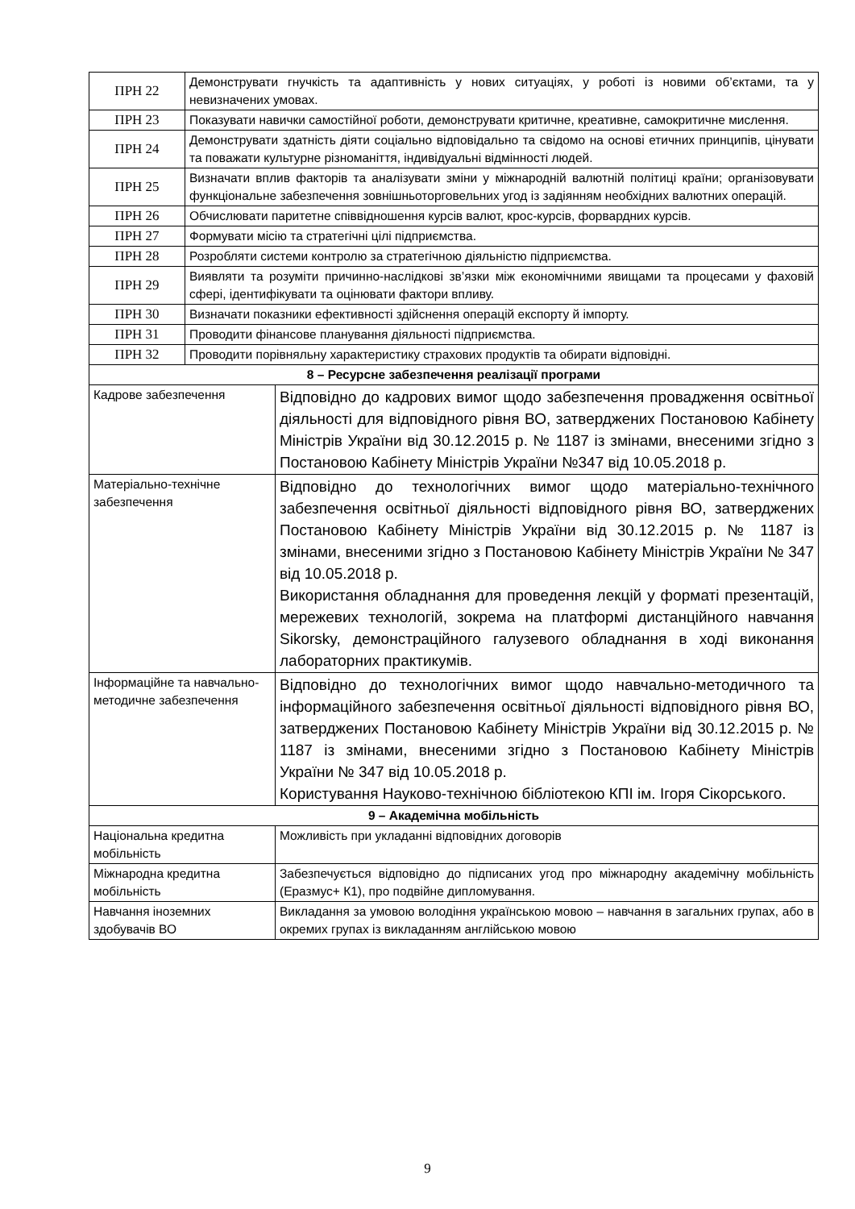| ПРН 22 | Демонструвати гнучкість та адаптивність у нових ситуаціях, у роботі із новими об’єктами, та у невизначених умовах. | |
| ПРН 23 | Показувати навички самостійної роботи, демонструвати критичне, креативне, самокритичне мислення. | |
| ПРН 24 | Демонструвати здатність діяти соціально відповідально та свідомо на основі етичних принципів, цінувати та поважати культурне різноманіття, індивідуальні відмінності людей. | |
| ПРН 25 | Визначати вплив факторів та аналізувати зміни у міжнародній валютній політиці країни; організовувати функціональне забезпечення зовнішньоторговельних угод із задіянням необхідних валютних операцій. | |
| ПРН 26 | Обчислювати паритетне співвідношення курсів валют, крос-курсів, форвардних курсів. | |
| ПРН 27 | Формувати місію та стратегічні цілі підприємства. | |
| ПРН 28 | Розробляти системи контролю за стратегічною діяльністю підприємства. | |
| ПРН 29 | Виявляти та розуміти причинно-наслідкові зв’язки між економічними явищами та процесами у фаховій сфері, ідентифікувати та оцінювати фактори впливу. | |
| ПРН 30 | Визначати показники ефективності здійснення операцій експорту й імпорту. | |
| ПРН 31 | Проводити фінансове планування діяльності підприємства. | |
| ПРН 32 | Проводити порівняльну характеристику страхових продуктів та обирати відповідні. | |
| 8 – Ресурсне забезпечення реалізації програми | | |
| Кадрове забезпечення | | Відповідно до кадрових вимог щодо забезпечення провадження освітньої діяльності для відповідного рівня ВО, затверджених Постановою Кабінету Міністрів України від 30.12.2015 р. № 1187 із змінами, внесеними згідно з Постановою Кабінету Міністрів України №347 від 10.05.2018 р. |
| Матеріально-технічне забезпечення | | Відповідно до технологічних вимог щодо матеріально-технічного забезпечення освітньої діяльності відповідного рівня ВО, затверджених Постановою Кабінету Міністрів України від 30.12.2015 р. № 1187 із змінами, внесеними згідно з Постановою Кабінету Міністрів України № 347 від 10.05.2018 р. Використання обладнання для проведення лекцій у форматі презентацій, мережевих технологій, зокрема на платформі дистанційного навчання Sikorsky, демонстраційного галузевого обладнання в ході виконання лабораторних практикумів. |
| Інформаційне та навчально-методичне забезпечення | | Відповідно до технологічних вимог щодо навчально-методичного та інформаційного забезпечення освітньої діяльності відповідного рівня ВО, затверджених Постановою Кабінету Міністрів України від 30.12.2015 р. № 1187 із змінами, внесеними згідно з Постановою Кабінету Міністрів України № 347 від 10.05.2018 р. Користування Науково-технічною бібліотекою КПІ ім. Ігоря Сікорського. |
| 9 – Академічна мобільність | | |
| Національна кредитна мобільність | | Можливість при укладанні відповідних договорів |
| Міжнародна кредитна мобільність | | Забезпечується відповідно до підписаних угод про міжнародну академічну мобільність (Еразмус+ К1), про подвійне дипломування. |
| Навчання іноземних здобувачів ВО | | Викладання за умовою володіння українською мовою – навчання в загальних групах, або в окремих групах із викладанням англійською мовою |
9